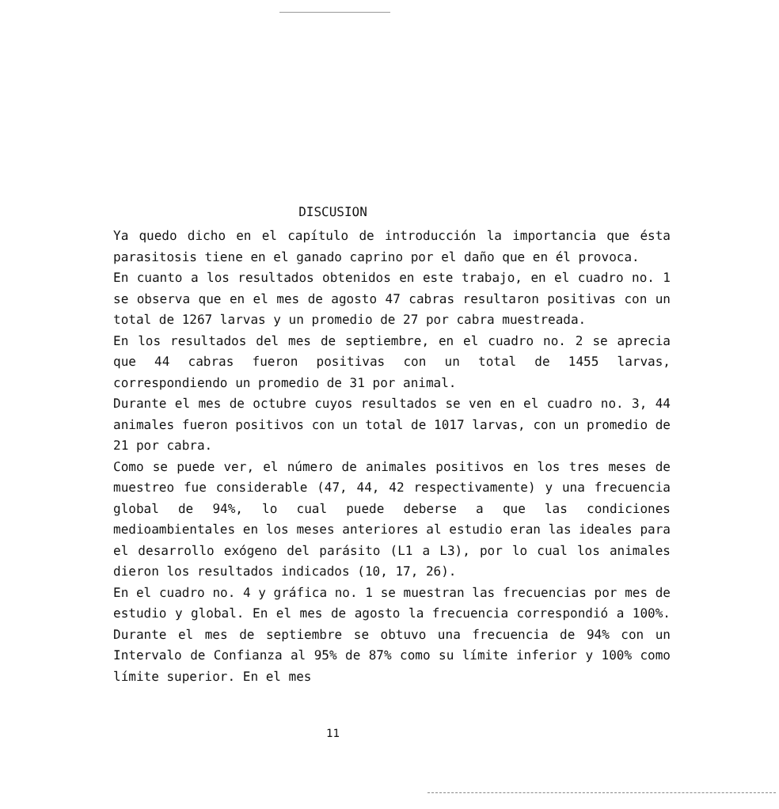DISCUSION
Ya quedo dicho en el capítulo de introducción la importancia que ésta parasitosis tiene en el ganado caprino por el daño que en él provoca.
En cuanto a los resultados obtenidos en este trabajo, en el cuadro no. 1 se observa que en el mes de agosto 47 cabras resultaron positivas con un total de 1267 larvas y un promedio de 27 por cabra muestreada.
En los resultados del mes de septiembre, en el cuadro no. 2 se aprecia que 44 cabras fueron positivas con un total de 1455 larvas, correspondiendo un promedio de 31 por animal.
Durante el mes de octubre cuyos resultados se ven en el cuadro no. 3, 44 animales fueron positivos con un total de 1017 larvas, con un promedio de 21 por cabra.
Como se puede ver, el número de animales positivos en los tres meses de muestreo fue considerable (47, 44, 42 respectivamente) y una frecuencia global de 94%, lo cual puede deberse a que las condiciones medioambientales en los meses anteriores al estudio eran las ideales para el desarrollo exógeno del parásito (L1 a L3), por lo cual los animales dieron los resultados indicados (10, 17, 26).
En el cuadro no. 4 y gráfica no. 1 se muestran las frecuencias por mes de estudio y global. En el mes de agosto la frecuencia correspondió a 100%. Durante el mes de septiembre se obtuvo una frecuencia de 94% con un Intervalo de Confianza al 95% de 87% como su límite inferior y 100% como límite superior. En el mes
11